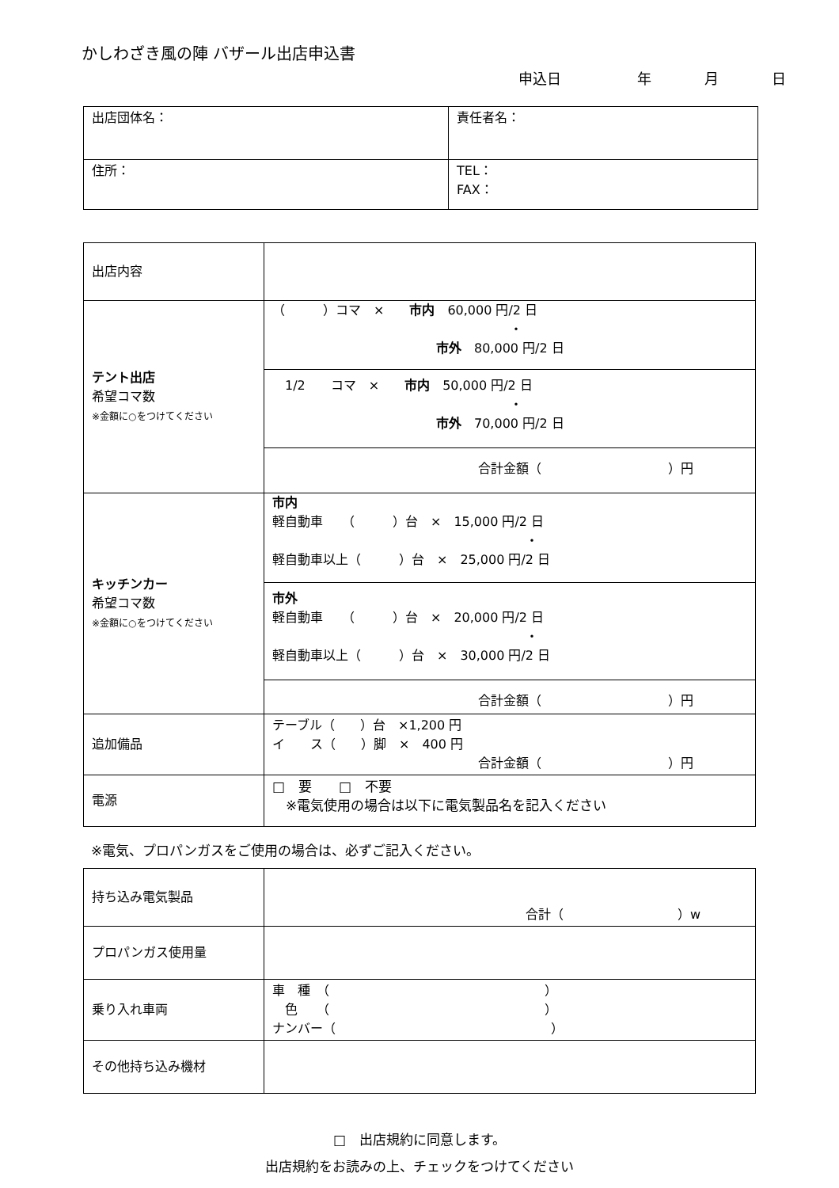かしわざき風の陣 バザール出店申込書
申込日 年 月 日
| 出店団体名： | 責任者名： |
| 住所： | TEL： FAX： |
| 出店内容 | |
| テント出店 希望コマ数 ※金額に○をつけてください | （ ）コマ × 市内 60,000 円/2 日 ・ 市外 80,000 円/2 日 1/2 コマ × 市内 50,000 円/2 日 ・ 市外 70,000 円/2 日 合計金額（ ）円 |
| キッチンカー 希望コマ数 ※金額に○をつけてください | 市内 軽自動車 （ ）台 × 15,000 円/2 日 ・ 軽自動車以上（ ）台 × 25,000 円/2 日 市外 軽自動車 （ ）台 × 20,000 円/2 日 ・ 軽自動車以上（ ）台 × 30,000 円/2 日 合計金額（ ）円 |
| 追加備品 | テーブル（ ）台 ×1,200 円 イ ス（ ）脚 × 400 円 合計金額（ ）円 |
| 電源 | □ 要 □ 不要 ※電気使用の場合は以下に電気製品名を記入ください |
※電気、プロパンガスをご使用の場合は、必ずご記入ください。
| 持ち込み電気製品 | 合計（ ）w |
| プロパンガス使用量 | |
| 乗り入れ車両 | 車 種 （ ） 色 （ ） ナンバー（ ） |
| その他持ち込み機材 | |
□　出店規約に同意します。
出店規約をお読みの上、チェックをつけてください